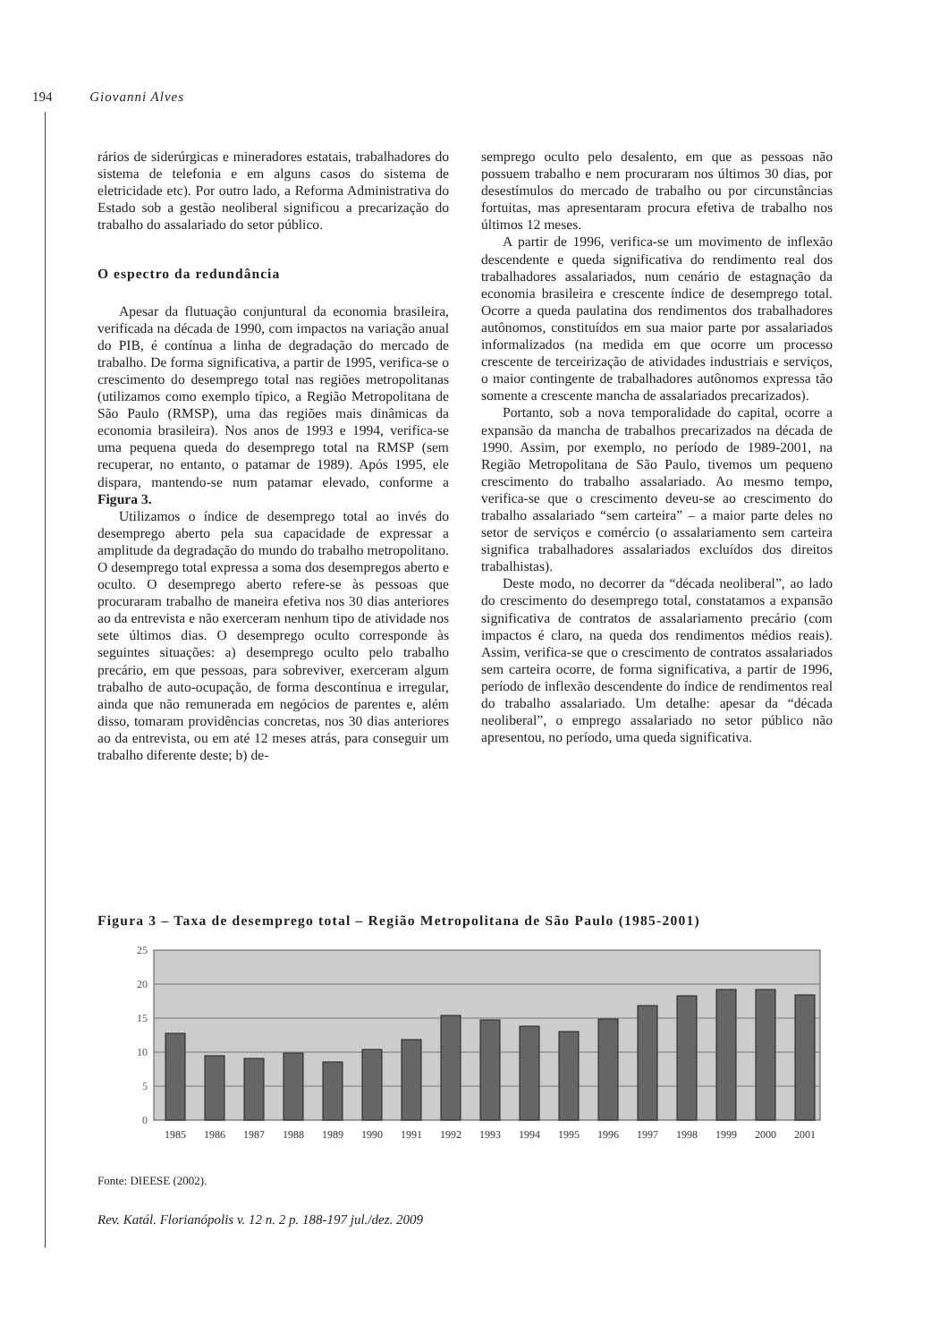194 Giovanni Alves
rários de siderúrgicas e mineradores estatais, trabalhadores do sistema de telefonia e em alguns casos do sistema de eletricidade etc). Por outro lado, a Reforma Administrativa do Estado sob a gestão neoliberal significou a precarização do trabalho do assalariado do setor público.
O espectro da redundância
Apesar da flutuação conjuntural da economia brasileira, verificada na década de 1990, com impactos na variação anual do PIB, é contínua a linha de degradação do mercado de trabalho. De forma significativa, a partir de 1995, verifica-se o crescimento do desemprego total nas regiões metropolitanas (utilizamos como exemplo típico, a Região Metropolitana de São Paulo (RMSP), uma das regiões mais dinâmicas da economia brasileira). Nos anos de 1993 e 1994, verifica-se uma pequena queda do desemprego total na RMSP (sem recuperar, no entanto, o patamar de 1989). Após 1995, ele dispara, mantendo-se num patamar elevado, conforme a Figura 3.
Utilizamos o índice de desemprego total ao invés do desemprego aberto pela sua capacidade de expressar a amplitude da degradação do mundo do trabalho metropolitano. O desemprego total expressa a soma dos desempregos aberto e oculto. O desemprego aberto refere-se às pessoas que procuraram trabalho de maneira efetiva nos 30 dias anteriores ao da entrevista e não exerceram nenhum tipo de atividade nos sete últimos dias. O desemprego oculto corresponde às seguintes situações: a) desemprego oculto pelo trabalho precário, em que pessoas, para sobreviver, exerceram algum trabalho de auto-ocupação, de forma descontínua e irregular, ainda que não remunerada em negócios de parentes e, além disso, tomaram providências concretas, nos 30 dias anteriores ao da entrevista, ou em até 12 meses atrás, para conseguir um trabalho diferente deste; b) de-
semprego oculto pelo desalento, em que as pessoas não possuem trabalho e nem procuraram nos últimos 30 dias, por desestímulos do mercado de trabalho ou por circunstâncias fortuitas, mas apresentaram procura efetiva de trabalho nos últimos 12 meses.
A partir de 1996, verifica-se um movimento de inflexão descendente e queda significativa do rendimento real dos trabalhadores assalariados, num cenário de estagnação da economia brasileira e crescente índice de desemprego total. Ocorre a queda paulatina dos rendimentos dos trabalhadores autônomos, constituídos em sua maior parte por assalariados informalizados (na medida em que ocorre um processo crescente de terceirização de atividades industriais e serviços, o maior contingente de trabalhadores autônomos expressa tão somente a crescente mancha de assalariados precarizados).
Portanto, sob a nova temporalidade do capital, ocorre a expansão da mancha de trabalhos precarizados na década de 1990. Assim, por exemplo, no período de 1989-2001, na Região Metropolitana de São Paulo, tivemos um pequeno crescimento do trabalho assalariado. Ao mesmo tempo, verifica-se que o crescimento deveu-se ao crescimento do trabalho assalariado “sem carteira” – a maior parte deles no setor de serviços e comércio (o assalariamento sem carteira significa trabalhadores assalariados excluídos dos direitos trabalhistas).
Deste modo, no decorrer da “década neoliberal”, ao lado do crescimento do desemprego total, constatamos a expansão significativa de contratos de assalariamento precário (com impactos é claro, na queda dos rendimentos médios reais). Assim, verifica-se que o crescimento de contratos assalariados sem carteira ocorre, de forma significativa, a partir de 1996, período de inflexão descendente do índice de rendimentos real do trabalho assalariado. Um detalhe: apesar da “década neoliberal”, o emprego assalariado no setor público não apresentou, no período, uma queda significativa.
Figura 3 – Taxa de desemprego total – Região Metropolitana de São Paulo (1985-2001)
25
20
15
10
5
0
1985
1986
1987
1988
1989
1990
1991
1992
1993
1994
1995
1996
1997
1998
1999
2000
2001
Fonte: DIEESE (2002).
Rev. Katál. Florianópolis v. 12 n. 2 p. 188-197 jul./dez. 2009